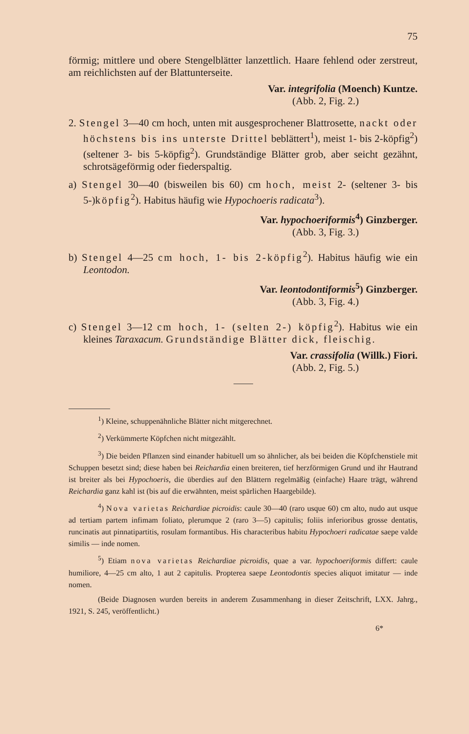75
förmig; mittlere und obere Stengelblätter lanzettlich. Haare fehlend oder zerstreut, am reichlichsten auf der Blattunterseite.
Var. integrifolia (Moench) Kuntze.
(Abb. 2, Fig. 2.)
2. Stengel 3—40 cm hoch, unten mit ausgesprochener Blattrosette, nackt oder höchstens bis ins unterste Drittel beblättert<sup>1</sup>), meist 1- bis 2-köpfig<sup>2</sup>) (seltener 3- bis 5-köpfig<sup>2</sup>). Grundständige Blätter grob, aber seicht gezähnt, schrotsägeförmig oder fiederspaltig.
a) Stengel 30—40 (bisweilen bis 60) cm hoch, meist 2- (seltener 3- bis 5-)köpfig<sup>2</sup>). Habitus häufig wie Hypochoeris radicata<sup>3</sup>).
Var. hypochoeriformis<sup>4</sup>) Ginzberger.
(Abb. 3, Fig. 3.)
b) Stengel 4—25 cm hoch, 1- bis 2-köpfig<sup>2</sup>). Habitus häufig wie ein Leontodon.
Var. leontodontiformis<sup>5</sup>) Ginzberger.
(Abb. 3, Fig. 4.)
c) Stengel 3—12 cm hoch, 1- (selten 2-) köpfig<sup>2</sup>). Habitus wie ein kleines Taraxacum. Grundständige Blätter dick, fleischig.
Var. crassifolia (Willk.) Fiori.
(Abb. 2, Fig. 5.)
<sup>1</sup>) Kleine, schuppenähnliche Blätter nicht mitgerechnet.
<sup>2</sup>) Verkümmerte Köpfchen nicht mitgezählt.
<sup>3</sup>) Die beiden Pflanzen sind einander habituell um so ähnlicher, als bei beiden die Köpfchenstiele mit Schuppen besetzt sind; diese haben bei Reichardia einen breiteren, tief herzförmigen Grund und ihr Hautrand ist breiter als bei Hypochoeris, die überdies auf den Blättern regelmäßig (einfache) Haare trägt, während Reichardia ganz kahl ist (bis auf die erwähnten, meist spärlichen Haargebilde).
<sup>4</sup>) Nova varietas Reichardiae picroidis: caule 30—40 (raro usque 60) cm alto, nudo aut usque ad tertiam partem infimam foliato, plerumque 2 (raro 3—5) capitulis; foliis inferioribus grosse dentatis, runcinatis aut pinnatipartitis, rosulam formantibus. His characteribus habitu Hypochoeri radicatae saepe valde similis — inde nomen.
<sup>5</sup>) Etiam nova varietas Reichardiae picroidis, quae a var. hypochoeriformis differt: caule humiliore, 4—25 cm alto, 1 aut 2 capitulis. Propterea saepe Leontodontis species aliquot imitatur — inde nomen.
(Beide Diagnosen wurden bereits in anderem Zusammenhang in dieser Zeitschrift, LXX. Jahrg., 1921, S. 245, veröffentlicht.)
6*